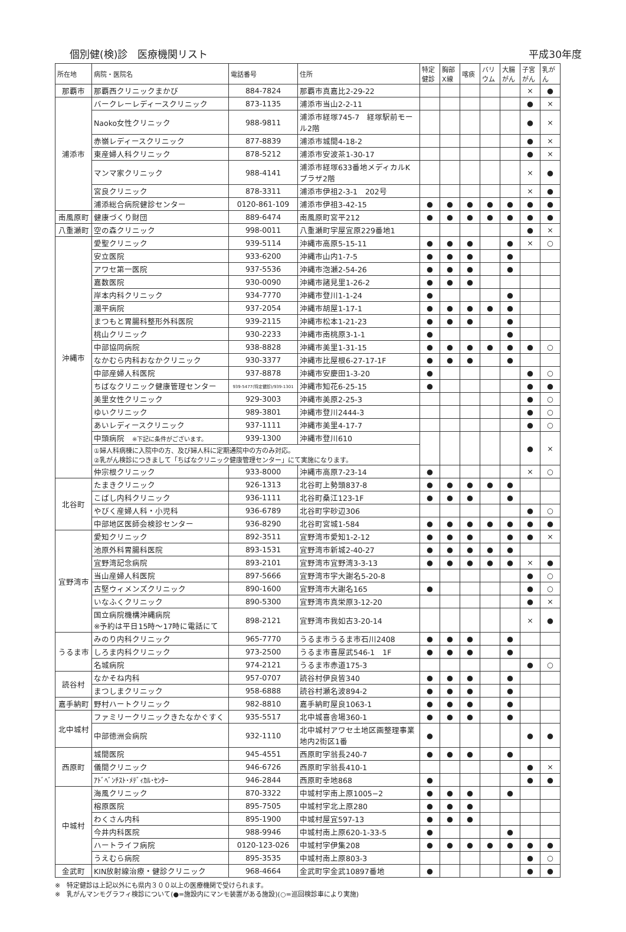個別健(検)診　医療機関リスト 平成30年度
| 所在地 | 病院・医院名 | 電話番号 | 住所 | 特定 健診 | 胸部 X線 | 喀痰 | バリ ウム | 大腸 がん | 子宮 がん | 乳が ん |
| --- | --- | --- | --- | --- | --- | --- | --- | --- | --- | --- |
| 那覇市 | 那覇西クリニックまかび | 884-7824 | 那覇市真嘉比2-29-22 | | | | | | × | ● |
| 浦添市 | バークレーレディースクリニック | 873-1135 | 浦添市当山2-2-11 | | | | | | ● | × |
| | Naoko女性クリニック | 988-9811 | 浦添市経塚745-7 経塚駅前モール2階 | | | | | | ● | × |
| | 赤嶺レディースクリニック | 877-8839 | 浦添市城間4-18-2 | | | | | | ● | × |
| | 東産婦人科クリニック | 878-5212 | 浦添市安波茶1-30-17 | | | | | | ● | × |
| | マンマ家クリニック | 988-4141 | 浦添市経塚633番地メディカルKプラザ2階 | | | | | | × | ● |
| | 宮良クリニック | 878-3311 | 浦添市伊祖2-3-1 202号 | | | | | | × | ● |
| | 浦添総合病院健診センター | 0120-861-109 | 浦添市伊祖3-42-15 | ● | ● | ● | ● | ● | ● | ● |
| 南風原町 | 健康づくり財団 | 889-6474 | 南風原町宮平212 | ● | ● | ● | ● | ● | ● | ● |
| 八重瀬町 | 空の森クリニック | 998-0011 | 八重瀬町字屋宜原229番地1 | | | | | | ● | × |
| 沖縄市 | 愛聖クリニック | 939-5114 | 沖縄市高原5-15-11 | ● | ● | ● | | ● | × | ○ |
| | 安立医院 | 933-6200 | 沖縄市山内1-7-5 | ● | ● | ● | | ● | | |
| | アワセ第一医院 | 937-5536 | 沖縄市泡瀬2-54-26 | ● | ● | ● | | ● | | |
| | 嘉数医院 | 930-0090 | 沖縄市諸見里1-26-2 | ● | ● | ● | | | | |
| | 岸本内科クリニック | 934-7770 | 沖縄市登川1-1-24 | ● | | | | ● | | |
| | 潮平病院 | 937-2054 | 沖縄市胡屋1-17-1 | ● | ● | ● | ● | ● | | |
| | まつもと胃腸科整形外科医院 | 939-2115 | 沖縄市松本1-21-23 | ● | ● | ● | | ● | | |
| | 桃山クリニック | 930-2233 | 沖縄市南桃原3-1-1 | ● | | | | ● | | |
| | 中部協同病院 | 938-8828 | 沖縄市美里1-31-15 | ● | ● | ● | ● | ● | ● | ○ |
| | なかむら内科おなかクリニック | 930-3377 | 沖縄市比屋根6-27-17-1F | ● | ● | ● | | ● | | |
| | 中部産婦人科医院 | 937-8878 | 沖縄市安慶田1-3-20 | ● | | | | | ● | ○ |
| | ちばなクリニック健康管理センター | 939-5477(特定健診)/939-1301 | 沖縄市知花6-25-15 | ● | | | | | ● | ● |
| | 美里女性クリニック | 929-3003 | 沖縄市美原2-25-3 | | | | | | ● | ○ |
| | ゆいクリニック | 989-3801 | 沖縄市登川2444-3 | | | | | | ● | ○ |
| | あいレディースクリニック | 937-1111 | 沖縄市美里4-17-7 | | | | | | ● | ○ |
| | 中頭病院 ※下記に条件がございます。 | 939-1300 | 沖縄市登川610 | | | | | | ● | × |
| | ①婦人科病棟に入院中の方、及び婦人科に定期通院中の方のみ対応。 ②乳がん検診につきまして「ちばなクリニック健康管理センター」にて実施になります。 | | | | | | | | | |
| | 仲宗根クリニック | 933-8000 | 沖縄市高原7-23-14 | ● | | | | | × | ○ |
| 北谷町 | たまきクリニック | 926-1313 | 北谷町上勢頭837-8 | ● | ● | ● | ● | ● | | |
| | こばし内科クリニック | 936-1111 | 北谷町桑江123-1F | ● | ● | ● | | ● | | |
| | やびく産婦人科・小児科 | 936-6789 | 北谷町字砂辺306 | | | | | | ● | ○ |
| | 中部地区医師会検診センター | 936-8290 | 北谷町宮城1-584 | ● | ● | ● | ● | ● | ● | ● |
| 宜野湾市 | 愛知クリニック | 892-3511 | 宜野湾市愛知1-2-12 | ● | ● | ● | | ● | ● | × |
| | 池原外科胃腸科医院 | 893-1531 | 宜野湾市新城2-40-27 | ● | ● | ● | ● | ● | | |
| | 宜野湾記念病院 | 893-2101 | 宜野湾市宜野湾3-3-13 | ● | ● | ● | ● | ● | × | ● |
| | 当山産婦人科医院 | 897-5666 | 宜野湾市字大謝名5-20-8 | | | | | | ● | ○ |
| | 古堅ウィメンズクリニック | 890-1600 | 宜野湾市大謝名165 | ● | | | | | ● | ○ |
| | いなふくクリニック | 890-5300 | 宜野湾市真栄原3-12-20 | | | | | | ● | × |
| | 国立病院機構沖縄病院 ※予約は平日15時～17時に電話にて | 898-2121 | 宜野湾市我如古3-20-14 | | | | | | × | ● |
| うるま市 | みのり内科クリニック | 965-7770 | うるま市うるま市石川2408 | ● | ● | ● | | ● | | |
| | しろま内科クリニック | 973-2500 | うるま市喜屋武546-1 1F | ● | ● | ● | | ● | | |
| | 名城病院 | 974-2121 | うるま市赤道175-3 | | | | | | ● | ○ |
| 読谷村 | なかそね内科 | 957-0707 | 読谷村伊良皆340 | ● | ● | ● | | ● | | |
| | まつしまクリニック | 958-6888 | 読谷村瀬名波894-2 | ● | ● | ● | | ● | | |
| 嘉手納町 | 野村ハートクリニック | 982-8810 | 嘉手納町屋良1063-1 | ● | ● | ● | | ● | | |
| 北中城村 | ファミリークリニックきたなかぐすく | 935-5517 | 北中城喜舎場360-1 | ● | ● | ● | | ● | | |
| | 中部徳洲会病院 | 932-1110 | 北中城村アワセ土地区画整理事業地内2街区1番 | ● | | | | | ● | ● |
| 西原町 | 城間医院 | 945-4551 | 西原町字翁長240-7 | ● | ● | ● | | ● | | |
| | 儀間クリニック | 946-6726 | 西原町字翁長410-1 | | | | | | ● | × |
| | ｱﾄﾞﾍﾞﾝﾁｽﾄ･ﾒﾃﾞｨｶﾙ･ｾﾝﾀｰ | 946-2844 | 西原町幸地868 | ● | | | | | ● | ● |
| 中城村 | 海風クリニック | 870-3322 | 中城村字南上原1005−2 | ● | ● | ● | | ● | | |
| | 榕原医院 | 895-7505 | 中城村字北上原280 | ● | ● | ● | | | | |
| | わくさん内科 | 895-1900 | 中城村屋宜597-13 | ● | ● | ● | | | | |
| | 今井内科医院 | 988-9946 | 中城村南上原620-1-33-5 | ● | | | | ● | | |
| | ハートライフ病院 | 0120-123-026 | 中城村字伊集208 | ● | ● | ● | ● | ● | ● | ● |
| | うえむら病院 | 895-3535 | 中城村南上原803-3 | | | | | | ● | ○ |
| 金武町 | KIN放射線治療・健診クリニック | 968-4664 | 金武町字金武10897番地 | ● | | | | | ● | ● |
※　特定健診は上記以外にも県内３００以上の医療機関で受けられます。
※　乳がんマンモグラフィ検診について(●=施設内にマンモ装置がある施設)(○=巡回検診車により実施)